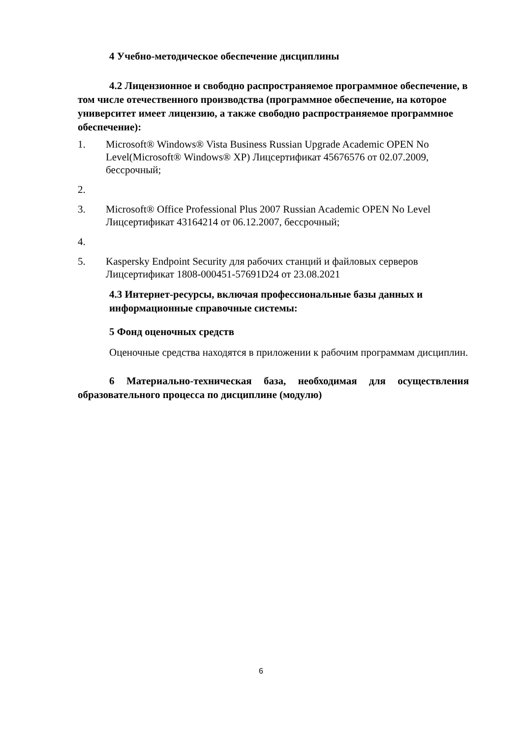4 Учебно-методическое обеспечение дисциплины
4.2 Лицензионное и свободно распространяемое программное обеспечение, в том числе отечественного производства (программное обеспечение, на которое университет имеет лицензию, а также свободно распространяемое программное обеспечение):
1. Microsoft® Windows® Vista Business Russian Upgrade Academic OPEN No Level(Microsoft® Windows® XP) Лицсертификат 45676576 от 02.07.2009, бессрочный;
2.
3. Microsoft® Office Professional Plus 2007 Russian Academic OPEN No Level Лицсертификат 43164214 от 06.12.2007, бессрочный;
4.
5. Kaspersky Endpoint Security для рабочих станций и файловых серверов Лицсертификат 1808-000451-57691D24 от 23.08.2021
4.3 Интернет-ресурсы, включая профессиональные базы данных и информационные справочные системы:
5 Фонд оценочных средств
Оценочные средства находятся в приложении к рабочим программам дисциплин.
6 Материально-техническая база, необходимая для осуществления образовательного процесса по дисциплине (модулю)
6